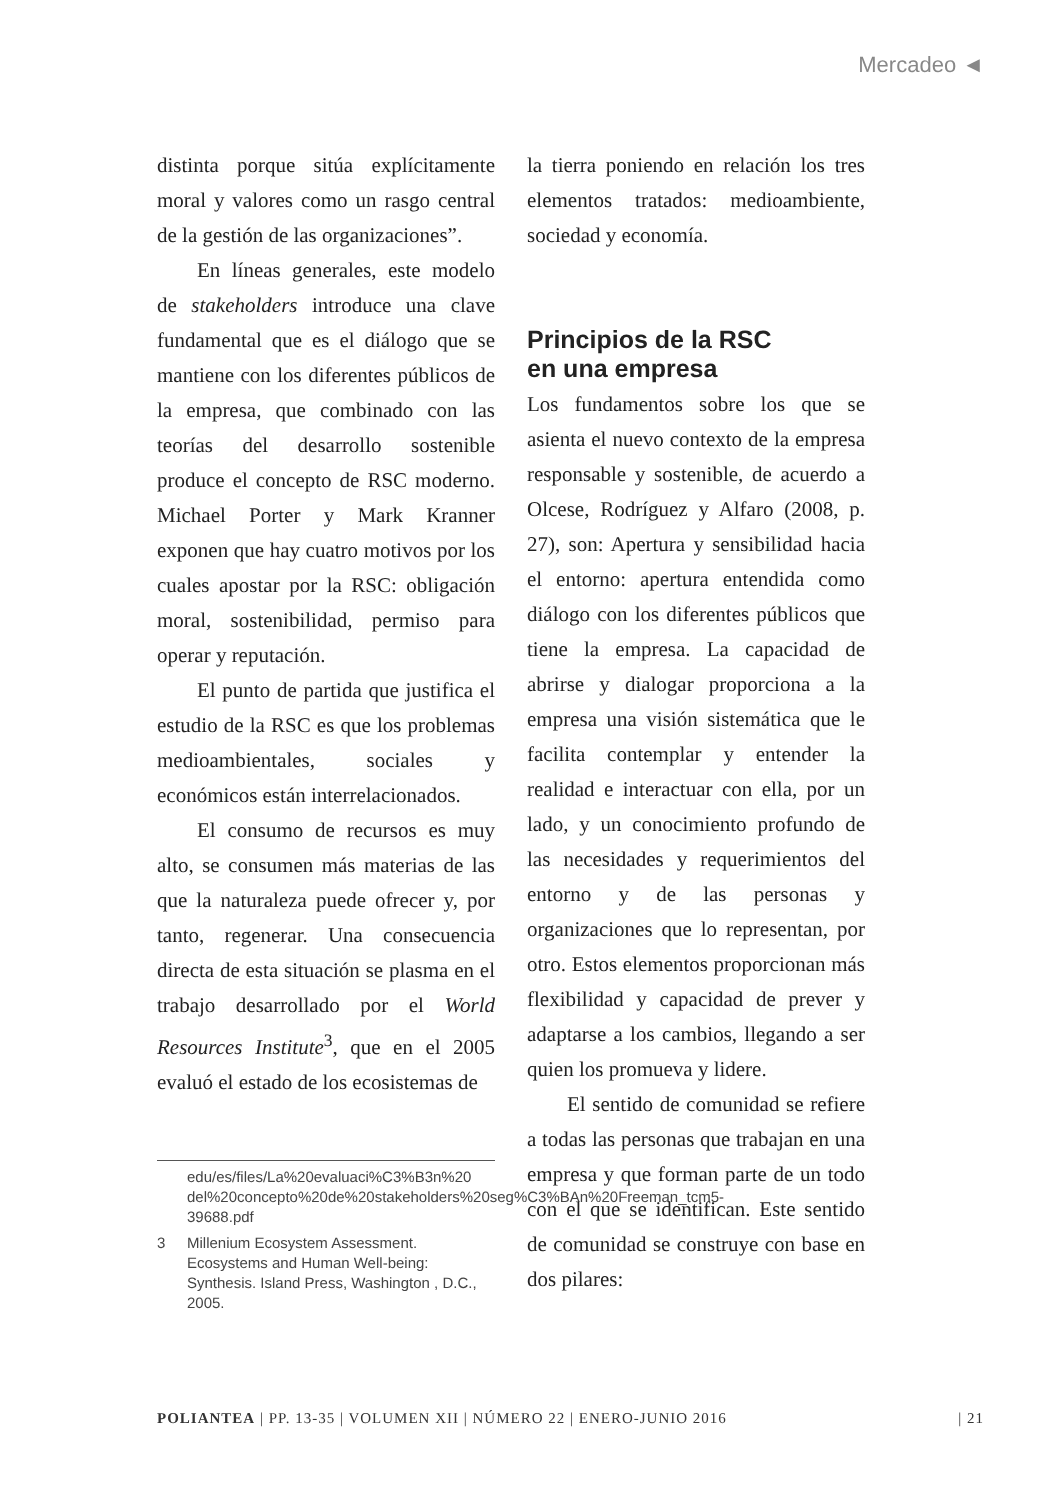Mercadeo ◄
distinta porque sitúa explícitamente moral y valores como un rasgo central de la gestión de las organizaciones”.
En líneas generales, este modelo de stakeholders introduce una clave fundamental que es el diálogo que se mantiene con los diferentes públicos de la empresa, que combinado con las teorías del desarrollo sostenible produce el concepto de RSC moderno. Michael Porter y Mark Kranner exponen que hay cuatro motivos por los cuales apostar por la RSC: obligación moral, sostenibilidad, permiso para operar y reputación.
El punto de partida que justifica el estudio de la RSC es que los problemas medioambientales, sociales y económicos están interrelacionados.
El consumo de recursos es muy alto, se consumen más materias de las que la naturaleza puede ofrecer y, por tanto, regenerar. Una consecuencia directa de esta situación se plasma en el trabajo desarrollado por el World Resources Institute<sup>3</sup>, que en el 2005 evaluó el estado de los ecosistemas de
edu/es/files/La%20evaluaci%C3%B3n%20 del%20concepto%20de%20stakeholders%20seg%C3%BAn%20Freeman_tcm5-39688.pdf
3 Millenium Ecosystem Assessment. Ecosystems and Human Well-being: Synthesis. Island Press, Washington , D.C., 2005.
la tierra poniendo en relación los tres elementos tratados: medioambiente, sociedad y economía.
Principios de la RSC
en una empresa
Los fundamentos sobre los que se asienta el nuevo contexto de la empresa responsable y sostenible, de acuerdo a Olcese, Rodríguez y Alfaro (2008, p. 27), son: Apertura y sensibilidad hacia el entorno: apertura entendida como diálogo con los diferentes públicos que tiene la empresa. La capacidad de abrirse y dialogar proporciona a la empresa una visión sistemática que le facilita contemplar y entender la realidad e interactuar con ella, por un lado, y un conocimiento profundo de las necesidades y requerimientos del entorno y de las personas y organizaciones que lo representan, por otro. Estos elementos proporcionan más flexibilidad y capacidad de prever y adaptarse a los cambios, llegando a ser quien los promueva y lidere.
El sentido de comunidad se refiere a todas las personas que trabajan en una empresa y que forman parte de un todo con el que se identifican. Este sentido de comunidad se construye con base en dos pilares:
POLIANTEA | PP. 13-35 | VOLUMEN XII | NÚMERO 22 | ENERO-JUNIO 2016 | 21